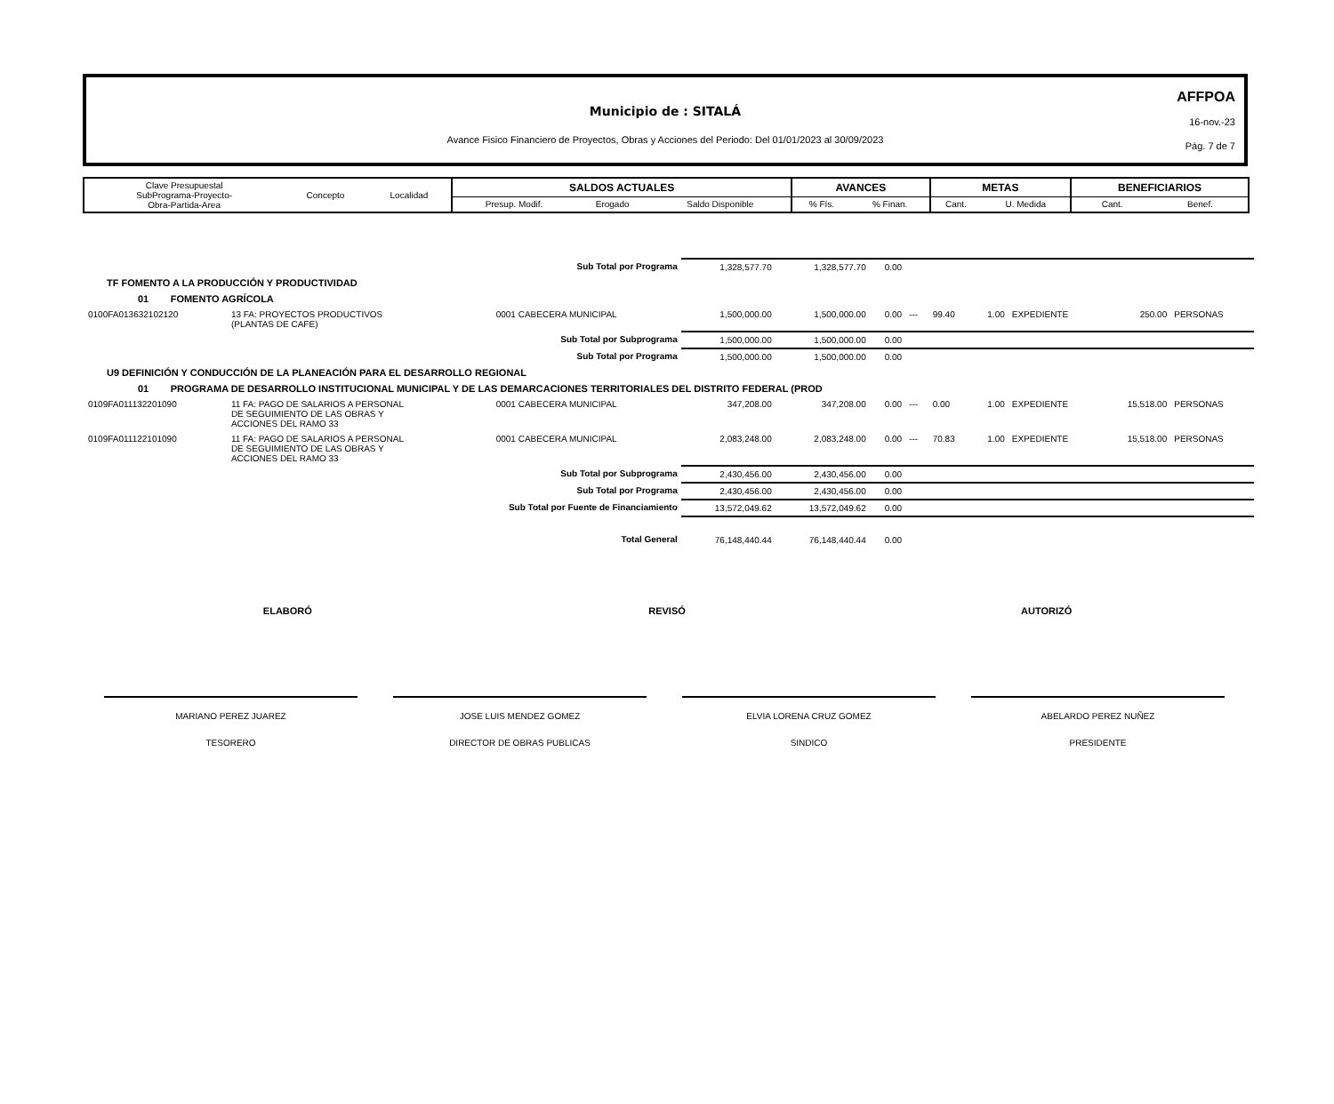Municipio de : SITALÁ
Avance Fisico Financiero de Proyectos, Obras y Acciones del Periodo: Del 01/01/2023 al 30/09/2023
AFFPOA
16-nov.-23
Pág. 7 de 7
| Clave Presupuestal SubPrograma-Proyecto- Obra-Partida-Area | Concepto | Localidad | SALDOS ACTUALES | | | AVANCES | | METAS | | BENEFICIARIOS | |
| | | | Presup. Modif. | Erogado | Saldo Disponible | % Fís. | % Finan. | Cant. | U. Medida | Cant. | Benef. |
| Sub Total por Programa | | | 1,328,577.70 | 1,328,577.70 | 0.00 | | | | | | |
| TF FOMENTO A LA PRODUCCIÓN Y PRODUCTIVIDAD | | | | | | | | | | | |
| 01 FOMENTO AGRÍCOLA | | | | | | | | | | | |
| 0100FA013632102120 | 13 FA: PROYECTOS PRODUCTIVOS (PLANTAS DE CAFE) | 0001 CABECERA MUNICIPAL | 1,500,000.00 | 1,500,000.00 | 0.00 | --- | 99.40 | 1.00 | EXPEDIENTE | 250.00 | PERSONAS |
| Sub Total por Subprograma | | | 1,500,000.00 | 1,500,000.00 | 0.00 | | | | | | |
| Sub Total por Programa | | | 1,500,000.00 | 1,500,000.00 | 0.00 | | | | | | |
| U9 DEFINICIÓN Y CONDUCCIÓN DE LA PLANEACIÓN PARA EL DESARROLLO REGIONAL | | | | | | | | | | | |
| 01 PROGRAMA DE DESARROLLO INSTITUCIONAL MUNICIPAL Y DE LAS DEMARCACIONES TERRITORIALES DEL DISTRITO FEDERAL (PROD | | | | | | | | | | | |
| 0109FA011132201090 | 11 FA: PAGO DE SALARIOS A PERSONAL DE SEGUIMIENTO DE LAS OBRAS Y ACCIONES DEL RAMO 33 | 0001 CABECERA MUNICIPAL | 347,208.00 | 347,208.00 | 0.00 | --- | 0.00 | 1.00 | EXPEDIENTE | 15,518.00 | PERSONAS |
| 0109FA011122101090 | 11 FA: PAGO DE SALARIOS A PERSONAL DE SEGUIMIENTO DE LAS OBRAS Y ACCIONES DEL RAMO 33 | 0001 CABECERA MUNICIPAL | 2,083,248.00 | 2,083,248.00 | 0.00 | --- | 70.83 | 1.00 | EXPEDIENTE | 15,518.00 | PERSONAS |
| Sub Total por Subprograma | | | 2,430,456.00 | 2,430,456.00 | 0.00 | | | | | | |
| Sub Total por Programa | | | 2,430,456.00 | 2,430,456.00 | 0.00 | | | | | | |
| Sub Total por Fuente de Financiamiento | | | 13,572,049.62 | 13,572,049.62 | 0.00 | | | | | | |
| Total General | | | 76,148,440.44 | 76,148,440.44 | 0.00 | | | | | | |
ELABORÓ REVISÓ AUTORIZÓ
MARIANO PEREZ JUAREZ
TESORERO
JOSE LUIS MENDEZ GOMEZ
DIRECTOR DE OBRAS PUBLICAS
ELVIA LORENA CRUZ GOMEZ
SINDICO
ABELARDO PEREZ NUÑEZ
PRESIDENTE